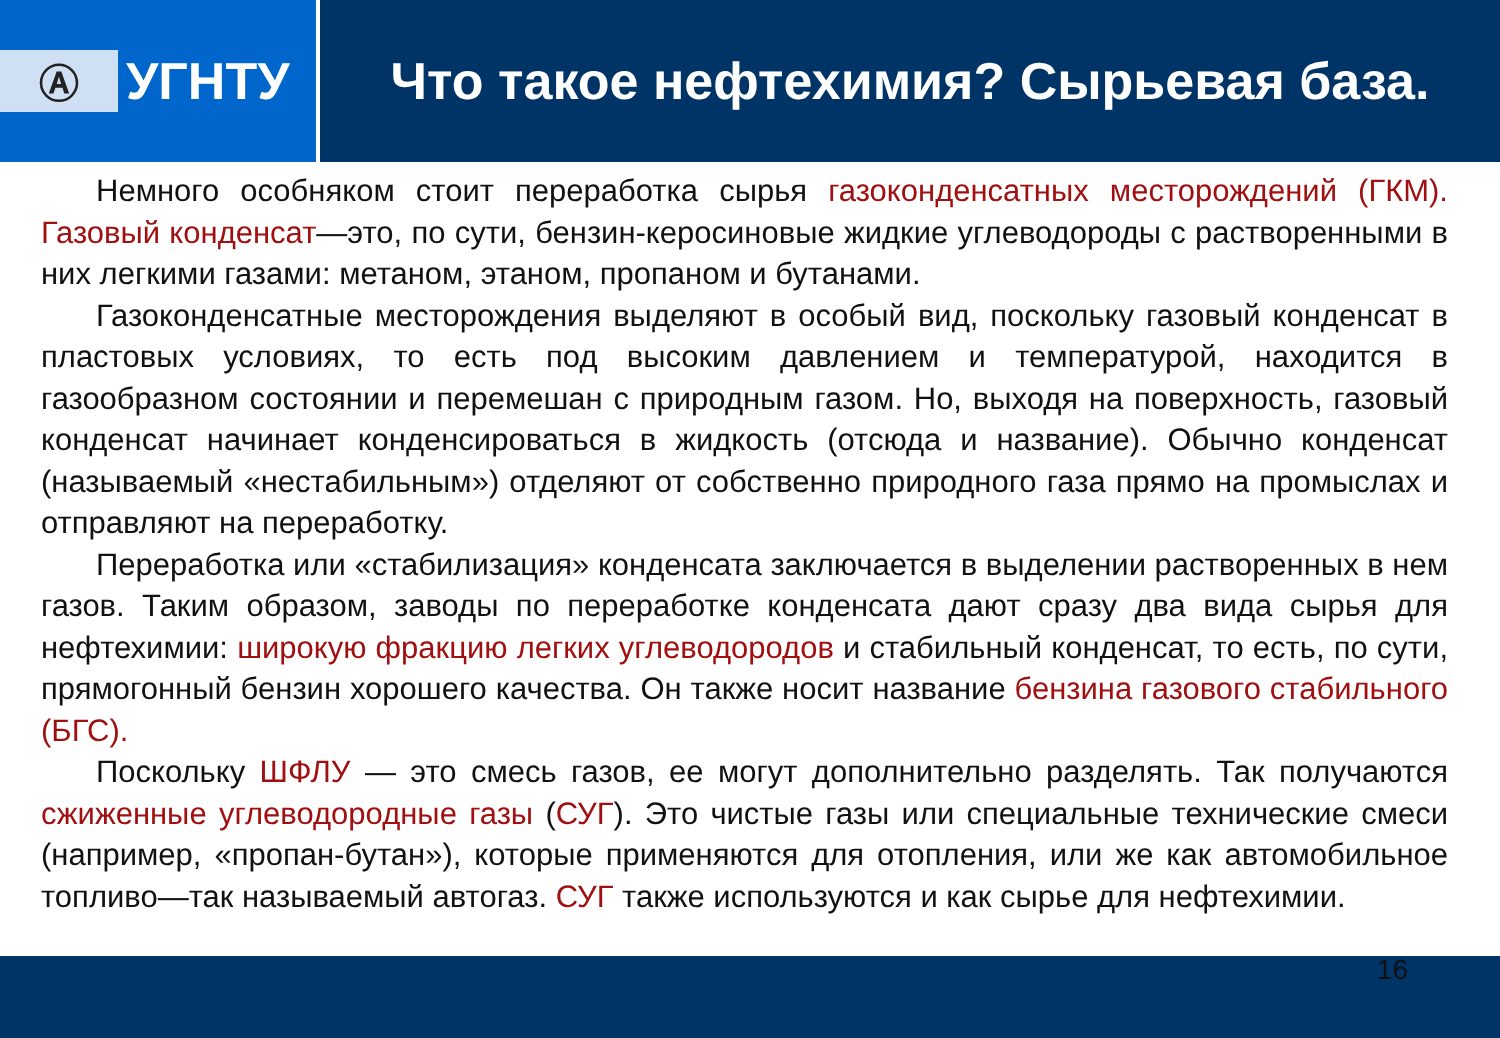Ⓐ
УГНТУ
Что такое нефтехимия? Сырьевая база.
Немного особняком стоит переработка сырья газоконденсатных месторождений (ГКМ). Газовый конденсат—это, по сути, бензин-керосиновые жидкие углеводороды с растворенными в них легкими газами: метаном, этаном, пропаном и бутанами.
Газоконденсатные месторождения выделяют в особый вид, поскольку газовый конденсат в пластовых условиях, то есть под высоким давлением и температурой, находится в газообразном состоянии и перемешан с природным газом. Но, выходя на поверхность, газовый конденсат начинает конденсироваться в жидкость (отсюда и название). Обычно конденсат (называемый «нестабильным») отделяют от собственно природного газа прямо на промыслах и отправляют на переработку.
Переработка или «стабилизация» конденсата заключается в выделении растворенных в нем газов. Таким образом, заводы по переработке конденсата дают сразу два вида сырья для нефтехимии: широкую фракцию легких углеводородов и стабильный конденсат, то есть, по сути, прямогонный бензин хорошего качества. Он также носит название бензина газового стабильного (БГС).
Поскольку ШФЛУ — это смесь газов, ее могут дополнительно разделять. Так получаются сжиженные углеводородные газы (СУГ). Это чистые газы или специальные технические смеси (например, «пропан-бутан»), которые применяются для отопления, или же как автомобильное топливо—так называемый автогаз. СУГ также используются и как сырье для нефтехимии.
16